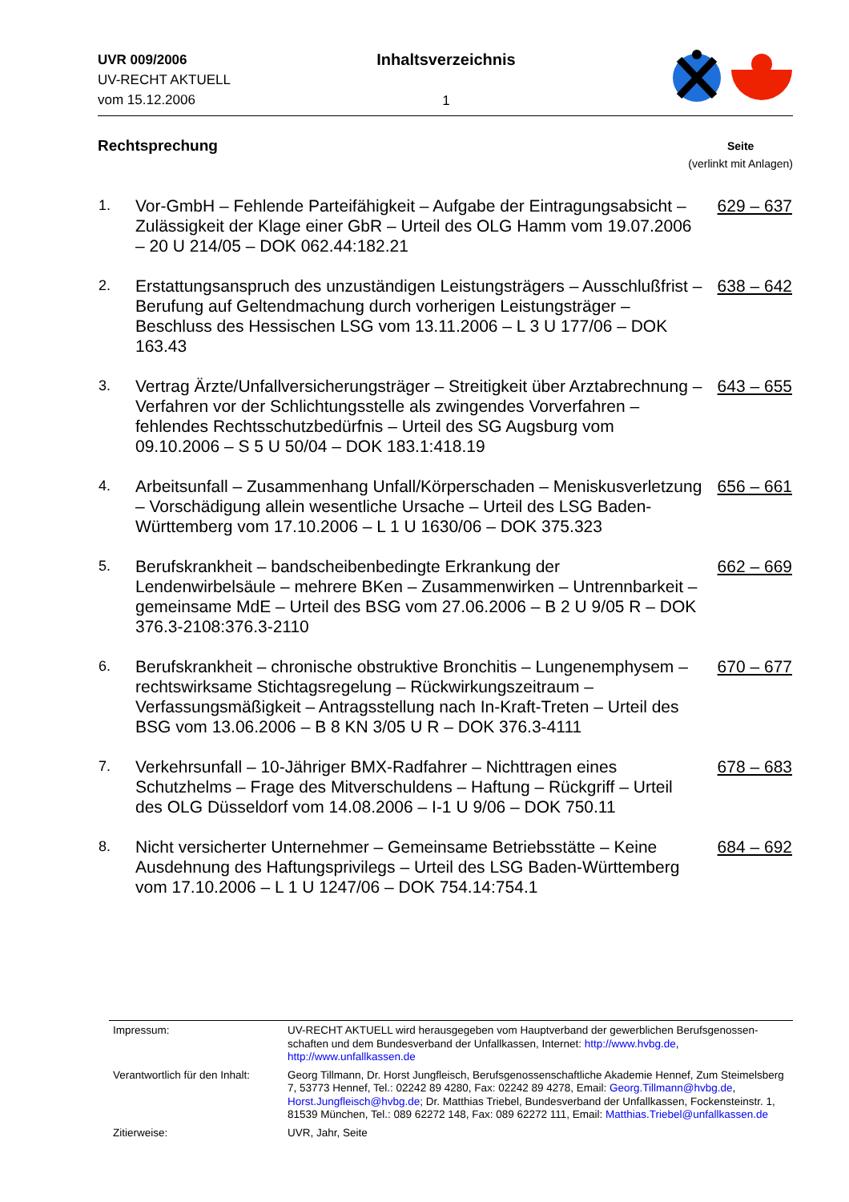UVR 009/2006
UV-RECHT AKTUELL
vom 15.12.2006
Inhaltsverzeichnis
1
Rechtsprechung
Seite
(verlinkt mit Anlagen)
| 1. | Vor-GmbH – Fehlende Parteifähigkeit – Aufgabe der Eintragungsabsicht – Zulässigkeit der Klage einer GbR – Urteil des OLG Hamm vom 19.07.2006 – 20 U 214/05 – DOK 062.44:182.21 | 629 – 637 |
| 2. | Erstattungsanspruch des unzuständigen Leistungsträgers – Ausschlußfrist – Berufung auf Geltendmachung durch vorherigen Leistungsträger – Beschluss des Hessischen LSG vom 13.11.2006 – L 3 U 177/06 – DOK 163.43 | 638 – 642 |
| 3. | Vertrag Ärzte/Unfallversicherungsträger – Streitigkeit über Arztabrechnung – Verfahren vor der Schlichtungsstelle als zwingendes Vorverfahren – fehlendes Rechtsschutzbedürfnis – Urteil des SG Augsburg vom 09.10.2006 – S 5 U 50/04 – DOK 183.1:418.19 | 643 – 655 |
| 4. | Arbeitsunfall – Zusammenhang Unfall/Körperschaden – Meniskusverletzung – Vorschädigung allein wesentliche Ursache – Urteil des LSG Baden-Württemberg vom 17.10.2006 – L 1 U 1630/06 – DOK 375.323 | 656 – 661 |
| 5. | Berufskrankheit – bandscheibenbedingte Erkrankung der Lendenwirbelsäule – mehrere BKen – Zusammenwirken – Untrennbarkeit – gemeinsame MdE – Urteil des BSG vom 27.06.2006 – B 2 U 9/05 R – DOK 376.3-2108:376.3-2110 | 662 – 669 |
| 6. | Berufskrankheit – chronische obstruktive Bronchitis – Lungenemphysem – rechtswirksame Stichtagsregelung – Rückwirkungszeitraum – Verfassungsmäßigkeit – Antragsstellung nach In-Kraft-Treten – Urteil des BSG vom 13.06.2006 – B 8 KN 3/05 U R – DOK 376.3-4111 | 670 – 677 |
| 7. | Verkehrsunfall – 10-Jähriger BMX-Radfahrer – Nichttragen eines Schutzhelms – Frage des Mitverschuldens – Haftung – Rückgriff – Urteil des OLG Düsseldorf vom 14.08.2006 – I-1 U 9/06 – DOK 750.11 | 678 – 683 |
| 8. | Nicht versicherter Unternehmer – Gemeinsame Betriebsstätte – Keine Ausdehnung des Haftungsprivilegs – Urteil des LSG Baden-Württemberg vom 17.10.2006 – L 1 U 1247/06 – DOK 754.14:754.1 | 684 – 692 |
| Impressum: | UV-RECHT AKTUELL wird herausgegeben vom Hauptverband der gewerblichen Berufsgenossen-schaften und dem Bundesverband der Unfallkassen, Internet: http://www.hvbg.de , http://www.unfallkassen.de |
| Verantwortlich für den Inhalt: | Georg Tillmann, Dr. Horst Jungfleisch, Berufsgenossenschaftliche Akademie Hennef, Zum Steimelsberg 7, 53773 Hennef, Tel.: 02242 89 4280, Fax: 02242 89 4278, Email: Georg.Tillmann@hvbg.de , Horst.Jungfleisch@hvbg.de ; Dr. Matthias Triebel, Bundesverband der Unfallkassen, Fockensteinstr. 1, 81539 München, Tel.: 089 62272 148, Fax: 089 62272 111, Email: Matthias.Triebel@unfallkassen.de |
| Zitierweise: | UVR, Jahr, Seite |